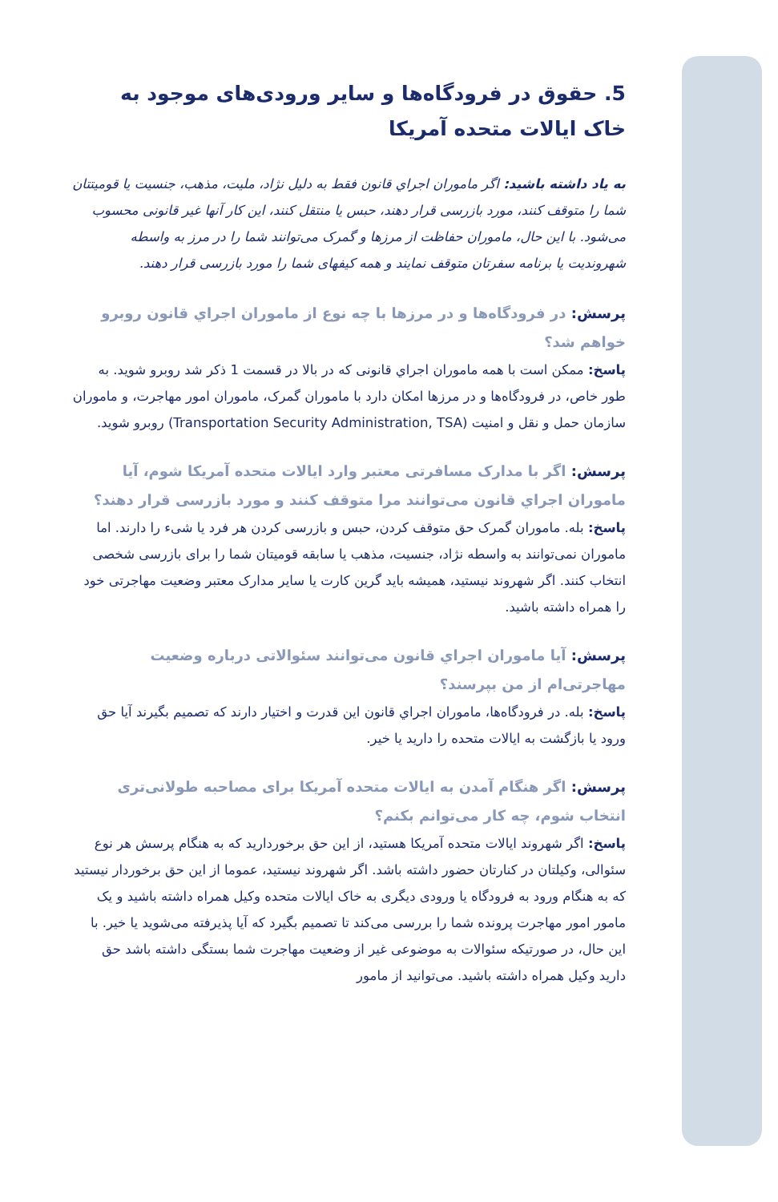5. حقوق در فرودگاه‌ها و سایر ورودی‌های موجود به خاک ایالات متحده آمریکا
به یاد داشته باشید: اگر ماموران اجراي قانون فقط به دلیل نژاد، ملیت، مذهب، جنسیت یا قومیتتان شما را متوقف کنند، مورد بازرسی قرار دهند، حبس یا منتقل کنند، این کار آنها غیر قانونی محسوب می‌شود. با این حال، ماموران حفاظت از مرزها و گمرک می‌توانند شما را در مرز به واسطه شهروندیت یا برنامه سفرتان متوقف نمایند و همه کیفهای شما را مورد بازرسی قرار دهند.
پرسش: در فرودگاه‌ها و در مرزها با چه نوع از ماموران اجراي قانون روبرو خواهم شد؟
پاسخ: ممکن است با همه ماموران اجراي قانونی که در بالا در قسمت 1 ذکر شد روبرو شوید. به طور خاص، در فرودگاه‌ها و در مرزها امکان دارد با ماموران گمرک، ماموران امور مهاجرت، و ماموران سازمان حمل و نقل و امنیت (Transportation Security Administration, TSA) روبرو شوید.
پرسش: اگر با مدارک مسافرتی معتبر وارد ایالات متحده آمریکا شوم، آیا ماموران اجراي قانون می‌توانند مرا متوقف کنند و مورد بازرسی قرار دهند؟
پاسخ: بله. ماموران گمرک حق متوقف کردن، حبس و بازرسی کردن هر فرد یا شیء را دارند. اما ماموران نمی‌توانند به واسطه نژاد، جنسیت، مذهب یا سابقه قومیتان شما را برای بازرسی شخصی انتخاب کنند. اگر شهروند نیستید، همیشه باید گرین کارت یا سایر مدارک معتبر وضعیت مهاجرتی خود را همراه داشته باشید.
پرسش: آیا ماموران اجراي قانون می‌توانند سئوالاتی درباره وضعیت مهاجرتی‌ام از من بپرسند؟
پاسخ: بله. در فرودگاه‌ها، ماموران اجراي قانون این قدرت و اختیار دارند که تصمیم بگیرند آیا حق ورود یا بازگشت به ایالات متحده را دارید یا خیر.
پرسش: اگر هنگام آمدن به ایالات متحده آمریکا برای مصاحبه طولانی‌تری انتخاب شوم، چه کار می‌توانم بکنم؟
پاسخ: اگر شهروند ایالات متحده آمریکا هستید، از این حق برخوردارید که به هنگام پرسش هر نوع سئوالی، وکیلتان در کنارتان حضور داشته باشد. اگر شهروند نیستید، عموما از این حق برخوردار نیستید که به هنگام ورود به فرودگاه یا ورودی دیگری به خاک ایالات متحده وکیل همراه داشته باشید و یک مامور امور مهاجرت پرونده شما را بررسی می‌کند تا تصمیم بگیرد که آیا پذیرفته می‌شوید یا خیر. با این حال، در صورتیکه سئوالات به موضوعی غیر از وضعیت مهاجرت شما بستگی داشته باشد حق دارید وکیل همراه داشته باشید. می‌توانید از مامور